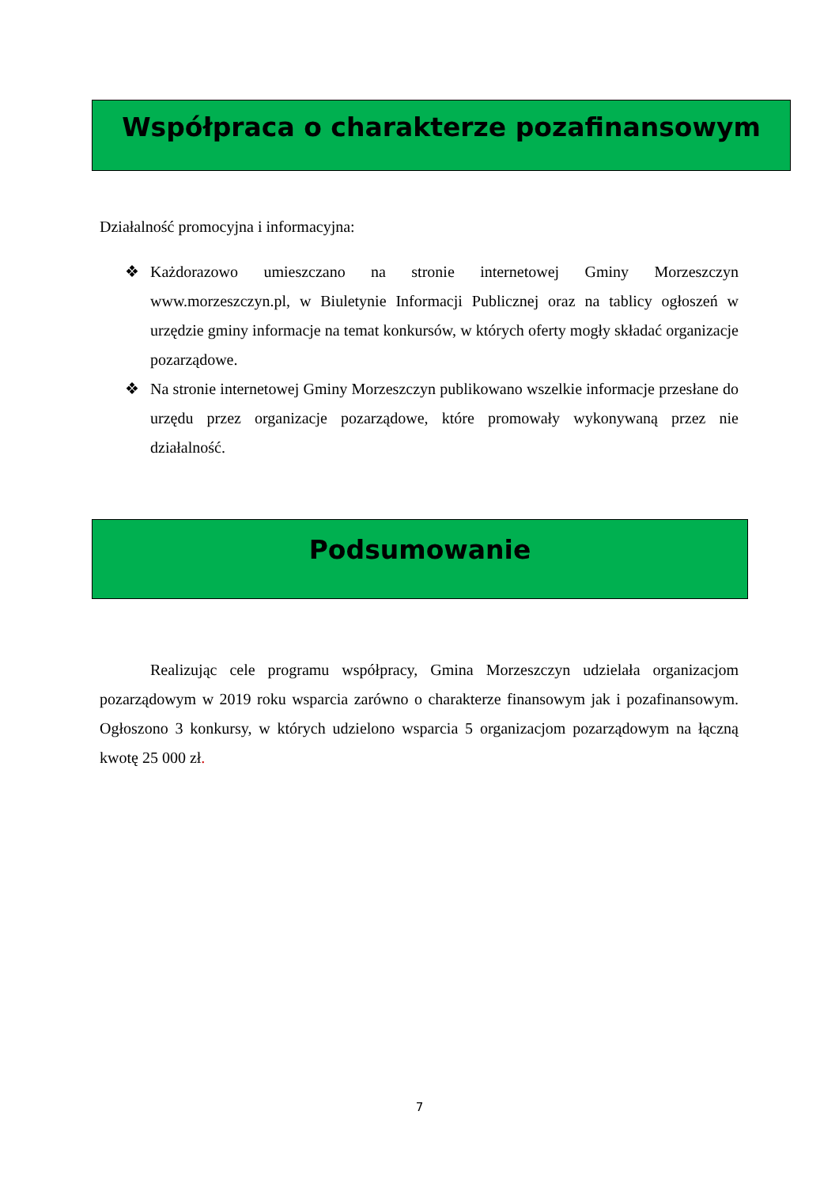Współpraca o charakterze pozafinansowym
Działalność promocyjna i informacyjna:
❖ Każdorazowo umieszczano na stronie internetowej Gminy Morzeszczyn www.morzeszczyn.pl, w Biuletynie Informacji Publicznej oraz na tablicy ogłoszeń w urzędzie gminy informacje na temat konkursów, w których oferty mogły składać organizacje pozarządowe.
❖ Na stronie internetowej Gminy Morzeszczyn publikowano wszelkie informacje przesłane do urzędu przez organizacje pozarządowe, które promowały wykonywaną przez nie działalność.
Podsumowanie
Realizując cele programu współpracy, Gmina Morzeszczyn udzielała organizacjom pozarządowym w 2019 roku wsparcia zarówno o charakterze finansowym jak i pozafinansowym. Ogłoszono 3 konkursy, w których udzielono wsparcia 5 organizacjom pozarządowym na łączną kwotę 25 000 zł.
7